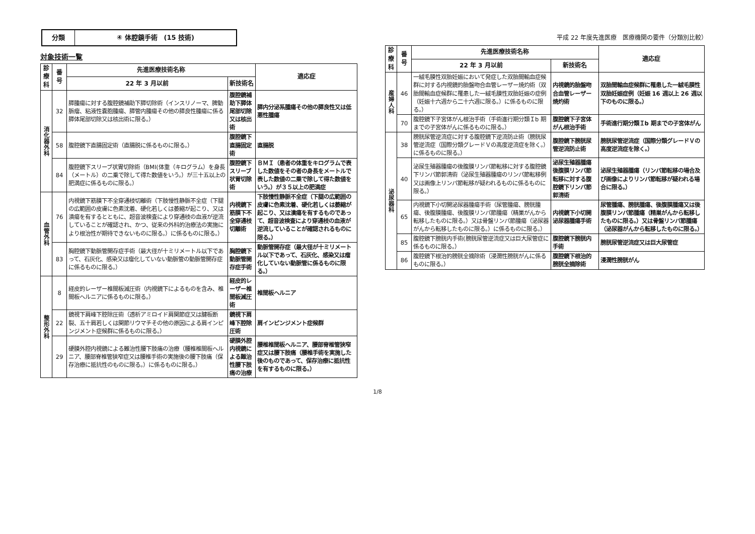分類
④ 体腔鏡手術　(15 技術)
平成 22 年度先進医療　医療機関の要件（分類別比較）
対象技術一覧
| 診療科 | 番号 | 先進医療技術名称 | | 適応症 |
| --- | --- | --- | --- | --- |
| | | 22 年 3 月以前 | 新技術名 | |
| 消化器外科 | 32 | 膵腫瘍に対する腹腔鏡補助下膵切除術（インスリノーマ、脾動脈瘤、粘液性嚢胞腫瘍、膵管内腫瘍その他の膵良性腫瘍に係る膵体尾部切除又は核出術に限る。） | 腹腔鏡補助下膵体尾部切除又は核出術 | 膵内分泌系腫瘍その他の膵良性又は低悪性腫瘍 |
| | 58 | 腹腔鏡下直腸固定術（直腸脱に係るものに限る。） | 腹腔鏡下直腸固定術 | 直腸脱 |
| | 84 | 腹腔鏡下スリーブ状胃切除術（BMI(体重（キログラム）を身長（メートル）の二乗で除して得た数値をいう。）が三十五以上の肥満症に係るものに限る。） | 腹腔鏡下スリーブ状胃切除術 | ＢＭＩ（患者の体重をキログラムで表した数値をその者の身長をメートルで表した数値の二乗で除して得た数値をいう。）が３５以上の肥満症 |
| 血管外科 | 76 | 内視鏡下筋膜下不全穿通枝切離術（下肢慢性静脈不全症（下腿の広範囲の皮膚に色素沈着、硬化若しくは萎縮が起こり、又は潰瘍を有するとともに、超音波検査により穿通枝の血液が逆流していることが確認され、かつ、従来の外科的治療法の実施により根治性が期待できないものに限る。）に係るものに限る。） | 内視鏡下筋膜下不全穿通枝切離術 | 下肢慢性静脈不全症（下腿の広範囲の皮膚に色素沈着、硬化若しくは萎縮が起こり、又は潰瘍を有するものであって、超音波検査により穿通枝の血液が逆流していることが確認されるものに限る。） |
| | 83 | 胸腔鏡下動脈管開存症手術（最大径が十ミリメートル以下であって、石灰化、感染又は瘤化していない動脈管の動脈管開存症に係るものに限る。） | 胸腔鏡下動脈管開存症手術 | 動脈管開存症（最大径が十ミリメートル以下であって、石灰化、感染又は瘤化していない動脈管に係るものに限る。） |
| 整形外科 | 8 | 経皮的レーザー椎間板減圧術（内視鏡下によるものを含み、椎間板ヘルニアに係るものに限る。） | 経皮的レーザー椎間板減圧術 | 椎間板ヘルニア |
| | 22 | 鏡視下肩峰下腔除圧術（透析アミロイド肩関節症又は腱板断裂、五十肩若しくは関節リウマチその他の原因による肩インピンジメント症候群に係るものに限る。） | 鏡視下肩峰下腔除圧術 | 肩インピンジメント症候群 |
| | 29 | 硬膜外腔内視鏡による難治性腰下肢痛の治療（腰椎椎間板ヘルニア、腰部脊椎管狭窄症又は腰椎手術の実施後の腰下肢痛（保存治療に抵抗性のものに限る。）に係るものに限る。） | 硬膜外腔内視鏡による難治性腰下肢痛の治療 | 腰椎椎間板ヘルニア、腰部脊椎管狭窄症又は腰下肢痛（腰椎手術を実施した後のものであって、保存治療に抵抗性を有するものに限る。） |
| 診療科 | 番号 | 先進医療技術名称 | | 適応症 |
| --- | --- | --- | --- | --- |
| | | 22 年 3 月以前 | 新技術名 | |
| 産婦人科 | 46 | 一絨毛膜性双胎妊娠において発症した双胎間輸血症候群に対する内視鏡的胎盤吻合血管レーザー焼灼術（双胎間輸血症候群に罹患した一絨毛膜性双胎妊娠の症例（妊娠十六週から二十六週に限る。）に係るものに限る。） | 内視鏡的胎盤吻合血管レーザー焼灼術 | 双胎間輸血症候群に罹患した一絨毛膜性双胎妊娠症例（妊娠 16 週以上 26 週以下のものに限る。） |
| | 70 | 腹腔鏡下子宮体がん根治手術（手術進行期分類Ｉb 期までの子宮体がんに係るものに限る。） | 腹腔鏡下子宮体がん根治手術 | 手術進行期分類Ｉb 期までの子宮体がん |
| 泌尿器科 | 38 | 膀胱尿管逆流症に対する腹腔鏡下逆流防止術（膀胱尿管逆流症（国際分類グレードＶの高度逆流症を除く。）に係るものに限る。） | 腹腔鏡下膀胱尿管逆流防止術 | 膀胱尿管逆流症（国際分類グレードＶの高度逆流症を除く。） |
| | 40 | 泌尿生殖器腫瘍の後腹膜リンパ節転移に対する腹腔鏡下リンパ節郭清術（泌尿生殖器腫瘍のリンパ節転移例又は画像上リンパ節転移が疑われるものに係るものに限る。） | 泌尿生殖器腫瘍後腹膜リンパ節転移に対する腹腔鏡下リンパ節郭清術 | 泌尿生殖器腫瘍（リンパ節転移の場合及び画像によりリンパ節転移が疑われる場合に限る。） |
| | 65 | 内視鏡下小切開泌尿器腫瘍手術（尿管腫瘍、膀胱腫瘍、後腹膜腫瘍、後腹膜リンパ節腫瘍（精巣がんから転移したものに限る。）又は骨盤リンパ節腫瘍（泌尿器がんから転移したものに限る。）に係るものに限る。） | 内視鏡下小切開泌尿器腫瘍手術 | 尿管腫瘍、膀胱腫瘍、後腹膜腫瘍又は後腹膜リンパ節腫瘍（精巣がんから転移したものに限る。）又は骨盤リンパ節腫瘍（泌尿器がんから転移したものに限る。） |
| | 85 | 腹腔鏡下膀胱内手術(膀胱尿管逆流症又は巨大尿管症に係るものに限る。） | 腹腔鏡下膀胱内手術 | 膀胱尿管逆流症又は巨大尿管症 |
| | 86 | 腹腔鏡下根治的膀胱全摘除術（浸潤性膀胱がんに係るものに限る。） | 腹腔鏡下根治的膀胱全摘除術 | 浸潤性膀胱がん |
1/8